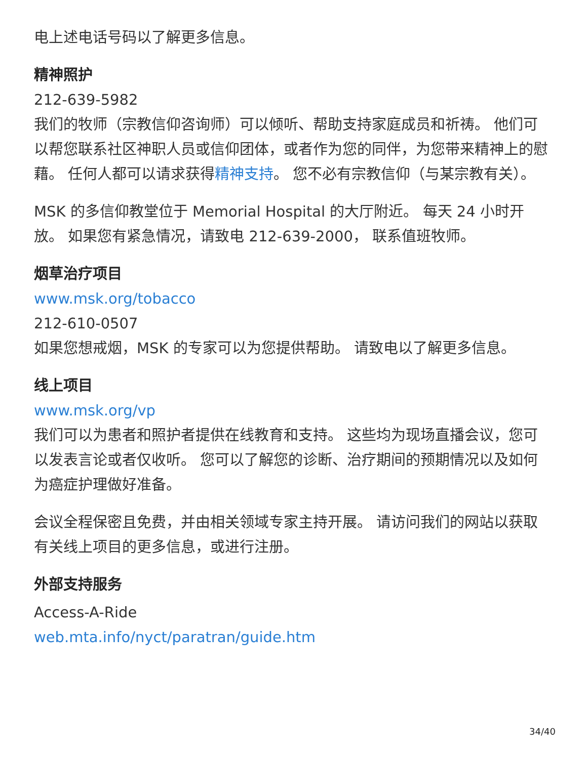电上述电话号码以了解更多信息。
精神照护
212-639-5982
我们的牧师（宗教信仰咨询师）可以倾听、帮助支持家庭成员和祈祷。 他们可以帮您联系社区神职人员或信仰团体，或者作为您的同伴，为您带来精神上的慰藉。 任何人都可以请求获得精神支持。 您不必有宗教信仰（与某宗教有关）。
MSK 的多信仰教堂位于 Memorial Hospital 的大厅附近。 每天 24 小时开放。 如果您有紧急情况，请致电 212-639-2000， 联系值班牧师。
烟草治疗项目
www.msk.org/tobacco
212-610-0507
如果您想戒烟，MSK 的专家可以为您提供帮助。 请致电以了解更多信息。
线上项目
www.msk.org/vp
我们可以为患者和照护者提供在线教育和支持。 这些均为现场直播会议，您可以发表言论或者仅收听。 您可以了解您的诊断、治疗期间的预期情况以及如何为癌症护理做好准备。
会议全程保密且免费，并由相关领域专家主持开展。 请访问我们的网站以获取有关线上项目的更多信息，或进行注册。
外部支持服务
Access-A-Ride
web.mta.info/nyct/paratran/guide.htm
34/40